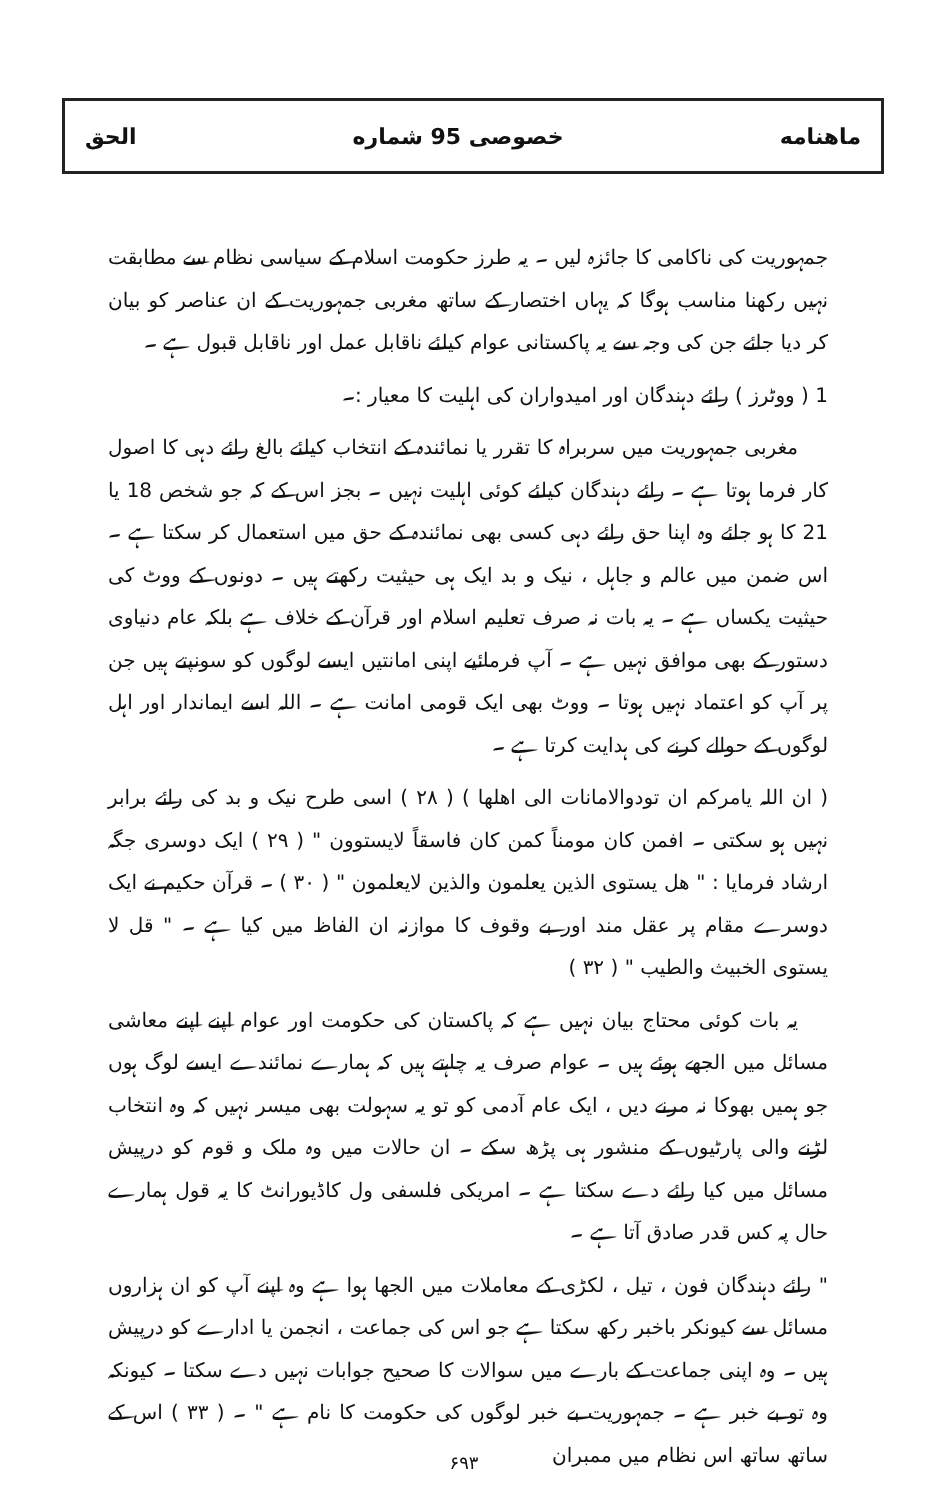ماهنامه خصوصی 95 شماره الحق
جمہوریت کی ناکامی کا جائزہ لیں ۔ یہ طرز حکومت اسلام کے سیاسی نظام سے مطابقت نہیں رکھنا مناسب ہوگا کہ یہاں اختصار کے ساتھ مغربی جمہوریت کے ان عناصر کو بیان کر دیا جائے جن کی وجہ سے یہ پاکستانی عوام کیلئے ناقابل عمل اور ناقابل قبول ہے ۔
1 ( ووٹرز ) رائے دہندگان اور امیدواران کی اہلیت کا معیار :۔
مغربی جمہوریت میں سربراہ کا تقرر یا نمائندہ کے انتخاب کیلئے بالغ رائے دہی کا اصول کار فرما ہوتا ہے ۔ رائے دہندگان کیلئے کوئی اہلیت نہیں ۔ بجز اس کے کہ جو شخص 18 یا 21 کا ہو جائے وہ اپنا حق رائے دہی کسی بھی نمائندہ کے حق میں استعمال کر سکتا ہے ۔ اس ضمن میں عالم و جاہل ، نیک و بد ایک ہی حیثیت رکھتے ہیں ۔ دونوں کے ووٹ کی حیثیت یکساں ہے ۔ یہ بات نہ صرف تعلیم اسلام اور قرآن کے خلاف ہے بلکہ عام دنیاوی دستور کے بھی موافق نہیں ہے ۔ آپ فرمائیے اپنی امانتیں ایسے لوگوں کو سونپتے ہیں جن پر آپ کو اعتماد نہیں ہوتا ۔ ووٹ بھی ایک قومی امانت ہے ۔ اللہ اسے ایماندار اور اہل لوگوں کے حوالے کرنے کی ہدایت کرتا ہے ۔
( ان اللہ یامرکم ان تودوالامانات الی اھلھا ) ( ۲۸ ) اسی طرح نیک و بد کی رائے برابر نہیں ہو سکتی ۔ افمن کان مومناً کمن کان فاسقاً لایستوون " ( ۲۹ ) ایک دوسری جگہ ارشاد فرمایا : " ھل یستوی الذین یعلمون والذین لایعلمون " ( ۳۰ ) ۔ قرآن حکیم نے ایک دوسرے مقام پر عقل مند اور بے وقوف کا موازنہ ان الفاظ میں کیا ہے ۔ " قل لا یستوی الخبیث والطیب " ( ۳۲ )
یہ بات کوئی محتاج بیان نہیں ہے کہ پاکستان کی حکومت اور عوام اپنے اپنے معاشی مسائل میں الجھے ہوئے ہیں ۔ عوام صرف یہ چاہتے ہیں کہ ہمارے نمائندے ایسے لوگ ہوں جو ہمیں بھوکا نہ مرنے دیں ، ایک عام آدمی کو تو یہ سہولت بھی میسر نہیں کہ وہ انتخاب لڑنے والی پارٹیوں کے منشور ہی پڑھ سکے ۔ ان حالات میں وہ ملک و قوم کو درپیش مسائل میں کیا رائے دے سکتا ہے ۔ امریکی فلسفی ول کاڈیورانٹ کا یہ قول ہمارے حال پہ کس قدر صادق آتا ہے ۔
" رائے دہندگان فون ، تیل ، لکڑی کے معاملات میں الجھا ہوا ہے وہ اپنے آپ کو ان ہزاروں مسائل سے کیونکر باخبر رکھ سکتا ہے جو اس کی جماعت ، انجمن یا ادارے کو درپیش ہیں ۔ وہ اپنی جماعت کے بارے میں سوالات کا صحیح جوابات نہیں دے سکتا ۔ کیونکہ وہ تو بے خبر ہے ۔ جمہوریت بے خبر لوگوں کی حکومت کا نام ہے " ۔ ( ۳۳ ) اس کے ساتھ ساتھ اس نظام میں ممبران
۶۹۳